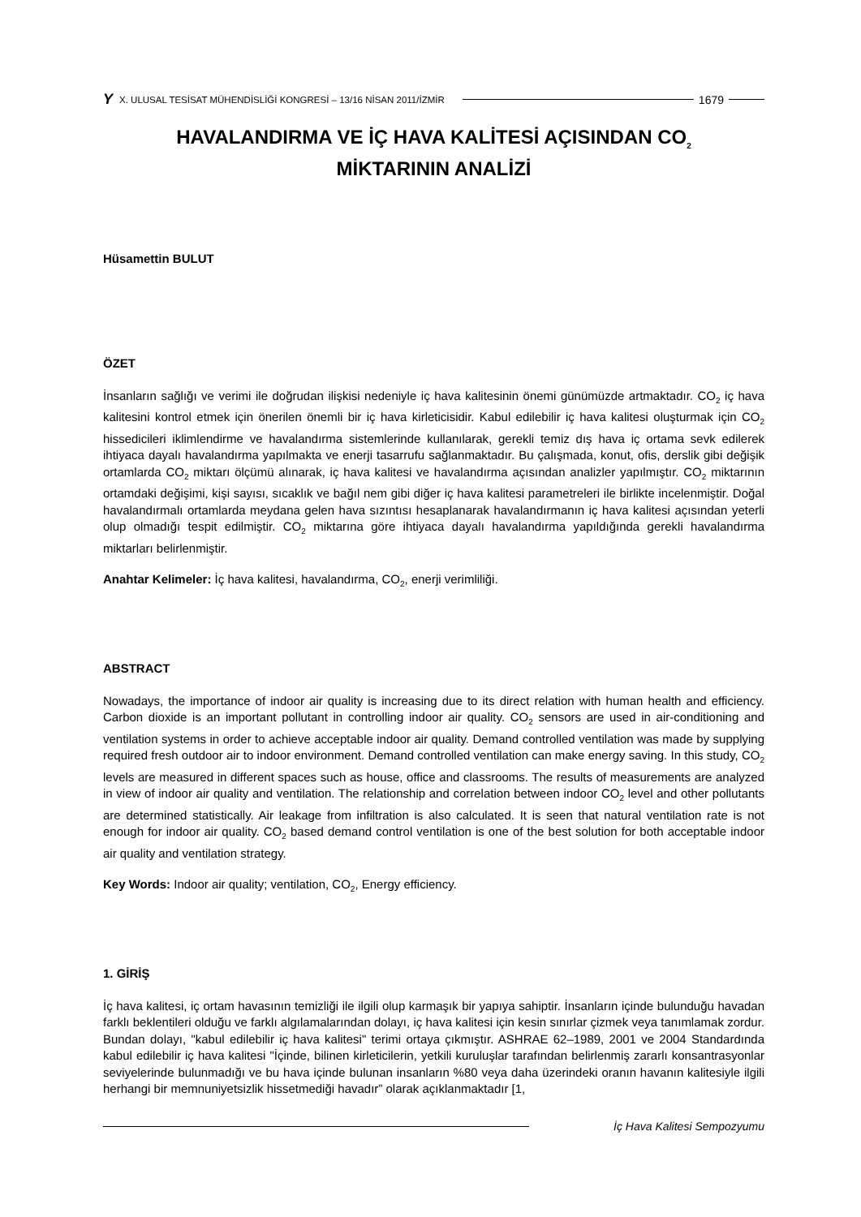Y X. ULUSAL TESİSAT MÜHENDİSLİĞİ KONGRESİ – 13/16 NİSAN 2011/İZMİR 1679
HAVALANDIRMA VE İÇ HAVA KALİTESİ AÇISINDAN CO<sub>2</sub>
MİKTARININ ANALİZİ
Hüsamettin BULUT
ÖZET
İnsanların sağlığı ve verimi ile doğrudan ilişkisi nedeniyle iç hava kalitesinin önemi günümüzde artmaktadır. CO<sub>2</sub> iç hava kalitesini kontrol etmek için önerilen önemli bir iç hava kirleticisidir. Kabul edilebilir iç hava kalitesi oluşturmak için CO<sub>2</sub> hissedicileri iklimlendirme ve havalandırma sistemlerinde kullanılarak, gerekli temiz dış hava iç ortama sevk edilerek ihtiyaca dayalı havalandırma yapılmakta ve enerji tasarrufu sağlanmaktadır. Bu çalışmada, konut, ofis, derslik gibi değişik ortamlarda CO<sub>2</sub> miktarı ölçümü alınarak, iç hava kalitesi ve havalandırma açısından analizler yapılmıştır. CO<sub>2</sub> miktarının ortamdaki değişimi, kişi sayısı, sıcaklık ve bağıl nem gibi diğer iç hava kalitesi parametreleri ile birlikte incelenmiştir. Doğal havalandırmalı ortamlarda meydana gelen hava sızıntısı hesaplanarak havalandırmanın iç hava kalitesi açısından yeterli olup olmadığı tespit edilmiştir. CO<sub>2</sub> miktarına göre ihtiyaca dayalı havalandırma yapıldığında gerekli havalandırma miktarları belirlenmiştir.
Anahtar Kelimeler: İç hava kalitesi, havalandırma, CO<sub>2</sub>, enerji verimliliği.
ABSTRACT
Nowadays, the importance of indoor air quality is increasing due to its direct relation with human health and efficiency. Carbon dioxide is an important pollutant in controlling indoor air quality. CO<sub>2</sub> sensors are used in air-conditioning and ventilation systems in order to achieve acceptable indoor air quality. Demand controlled ventilation was made by supplying required fresh outdoor air to indoor environment. Demand controlled ventilation can make energy saving. In this study, CO<sub>2</sub> levels are measured in different spaces such as house, office and classrooms. The results of measurements are analyzed in view of indoor air quality and ventilation. The relationship and correlation between indoor CO<sub>2</sub> level and other pollutants are determined statistically. Air leakage from infiltration is also calculated. It is seen that natural ventilation rate is not enough for indoor air quality. CO<sub>2</sub> based demand control ventilation is one of the best solution for both acceptable indoor air quality and ventilation strategy.
Key Words: Indoor air quality; ventilation, CO<sub>2</sub>, Energy efficiency.
1. GİRİŞ
İç hava kalitesi, iç ortam havasının temizliği ile ilgili olup karmaşık bir yapıya sahiptir. İnsanların içinde bulunduğu havadan farklı beklentileri olduğu ve farklı algılamalarından dolayı, iç hava kalitesi için kesin sınırlar çizmek veya tanımlamak zordur. Bundan dolayı, "kabul edilebilir iç hava kalitesi" terimi ortaya çıkmıştır. ASHRAE 62–1989, 2001 ve 2004 Standardında kabul edilebilir iç hava kalitesi "İçinde, bilinen kirleticilerin, yetkili kuruluşlar tarafından belirlenmiş zararlı konsantrasyonlar seviyelerinde bulunmadığı ve bu hava içinde bulunan insanların %80 veya daha üzerindeki oranın havanın kalitesiyle ilgili herhangi bir memnuniyetsizlik hissetmediği havadır” olarak açıklanmaktadır [1,
İç Hava Kalitesi Sempozyumu